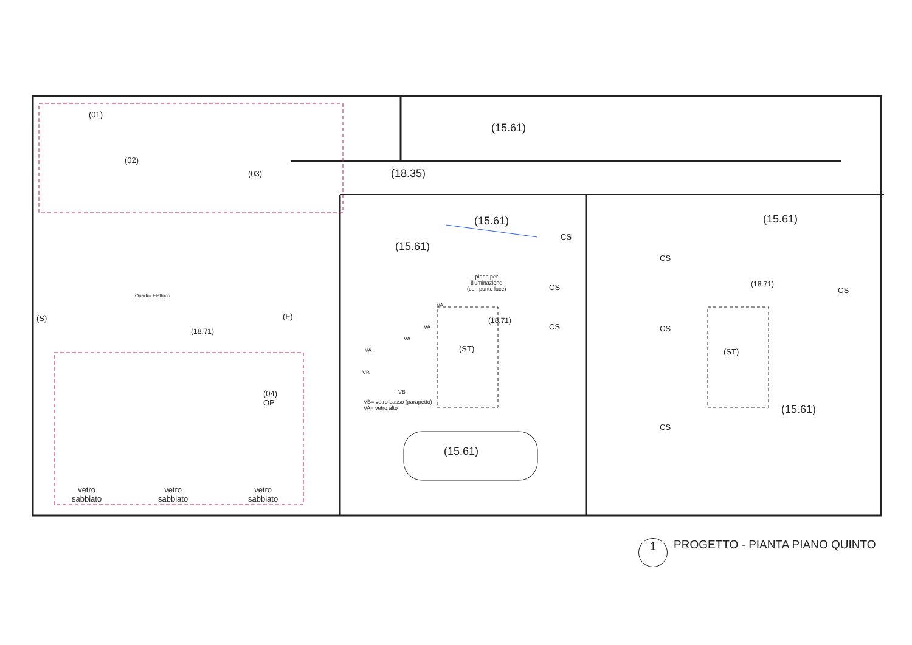(15.61)
(18.35)
(15.61) (15.61)
(15.61)
(01)
(02)
(03)
CS
CS
piano per
illuminazione
(con punto luce)
CS (18.71)
CS
Quadro Elettrico
VA
(18.71)
VA CS CS
(S) (F)
(18.71)
VA
VA (ST) (ST)
VB
VB
(04)
OP
VB= vetro basso (parapetto)
VA= vetro alto
(15.61)
CS
(15.61)
vetro
sabbiato
vetro
sabbiato
vetro
sabbiato
1 PROGETTO - PIANTA PIANO QUINTO